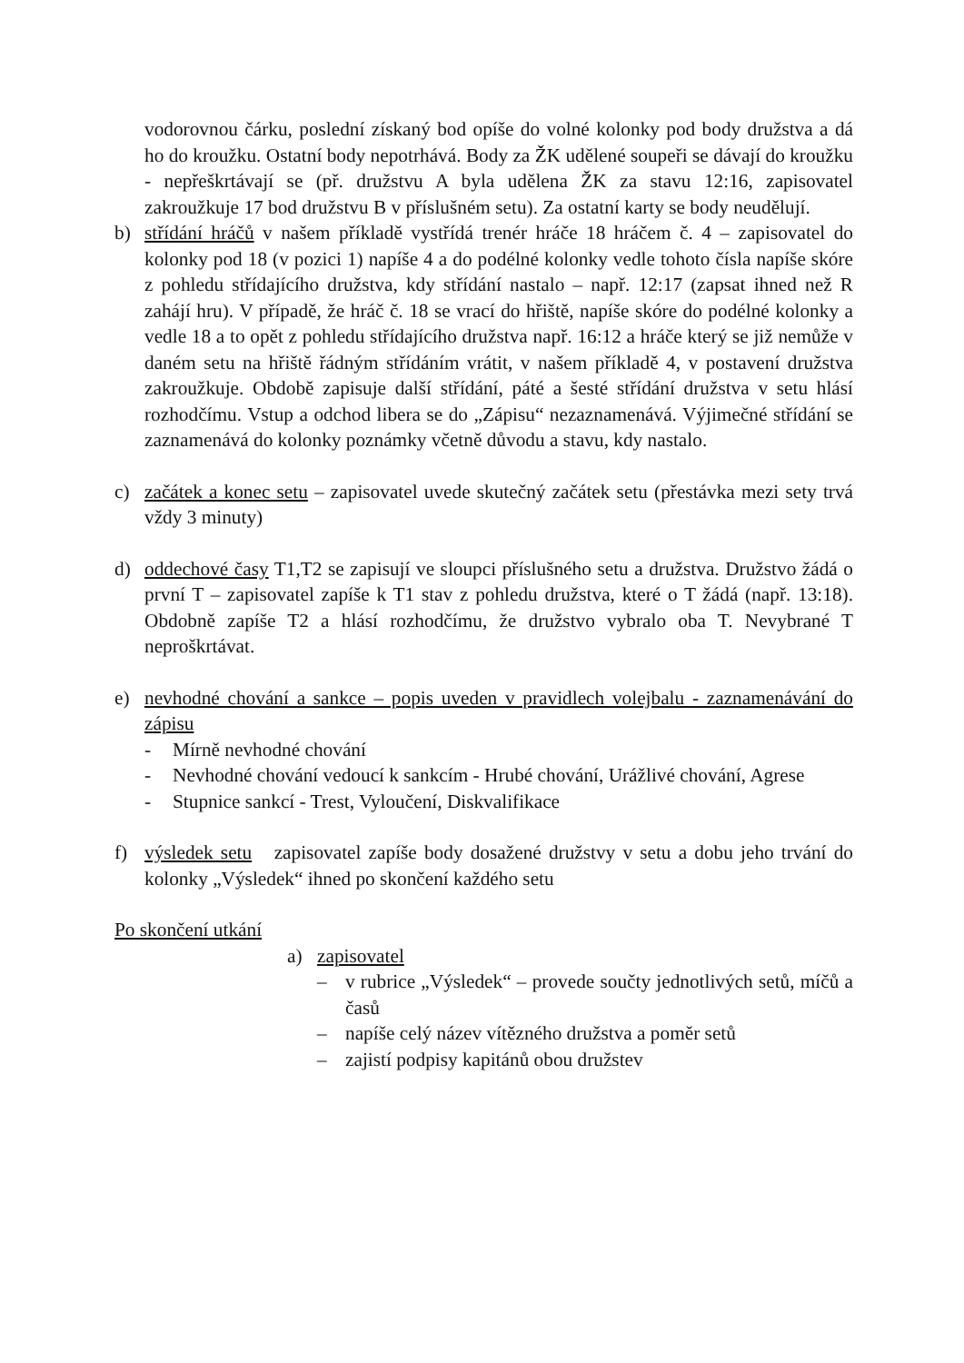vodorovnou čárku, poslední získaný bod opíše do volné kolonky pod body družstva a dá ho do kroužku. Ostatní body nepotrhává. Body za ŽK udělené soupeři se dávají do kroužku - nepřeškrtávají se (př. družstvu A byla udělena ŽK za stavu 12:16, zapisovatel zakroužkuje 17 bod družstvu B v příslušném setu). Za ostatní karty se body neudělují.
b) střídání hráčů v našem příkladě vystřídá trenér hráče 18 hráčem č. 4 – zapisovatel do kolonky pod 18 (v pozici 1) napíše 4 a do podélné kolonky vedle tohoto čísla napíše skóre z pohledu střídajícího družstva, kdy střídání nastalo – např. 12:17 (zapsat ihned než R zahájí hru). V případě, že hráč č. 18 se vrací do hřiště, napíše skóre do podélné kolonky a vedle 18 a to opět z pohledu střídajícího družstva např. 16:12 a hráče který se již nemůže v daném setu na hřiště řádným střídáním vrátit, v našem příkladě 4, v postavení družstva zakroužkuje. Obdobě zapisuje další střídání, páté a šesté střídání družstva v setu hlásí rozhodčímu. Vstup a odchod libera se do „Zápisu“ nezaznamenává. Výjimečné střídání se zaznamenává do kolonky poznámky včetně důvodu a stavu, kdy nastalo.
c) začátek a konec setu – zapisovatel uvede skutečný začátek setu (přestávka mezi sety trvá vždy 3 minuty)
d) oddechové časy T1,T2 se zapisují ve sloupci příslušného setu a družstva. Družstvo žádá o první T – zapisovatel zapíše k T1 stav z pohledu družstva, které o T žádá (např. 13:18). Obdobně zapíše T2 a hlásí rozhodčímu, že družstvo vybralo oba T. Nevybrané T neproškrtávat.
e) nevhodné chování a sankce – popis uveden v pravidlech volejbalu - zaznamenávání do zápisu
- Mírně nevhodné chování
- Nevhodné chování vedoucí k sankcím - Hrubé chování, Urážlivé chování, Agrese
- Stupnice sankcí - Trest, Vyloučení, Diskvalifikace
f) výsledek setu zapisovatel zapíše body dosažené družstvy v setu a dobu jeho trvání do kolonky „Výsledek“ ihned po skončení každého setu
Po skončení utkání
a) zapisovatel
– v rubrice „Výsledek“ – provede součty jednotlivých setů, míčů a časů
– napíše celý název vítězného družstva a poměr setů
– zajistí podpisy kapitánů obou družstev